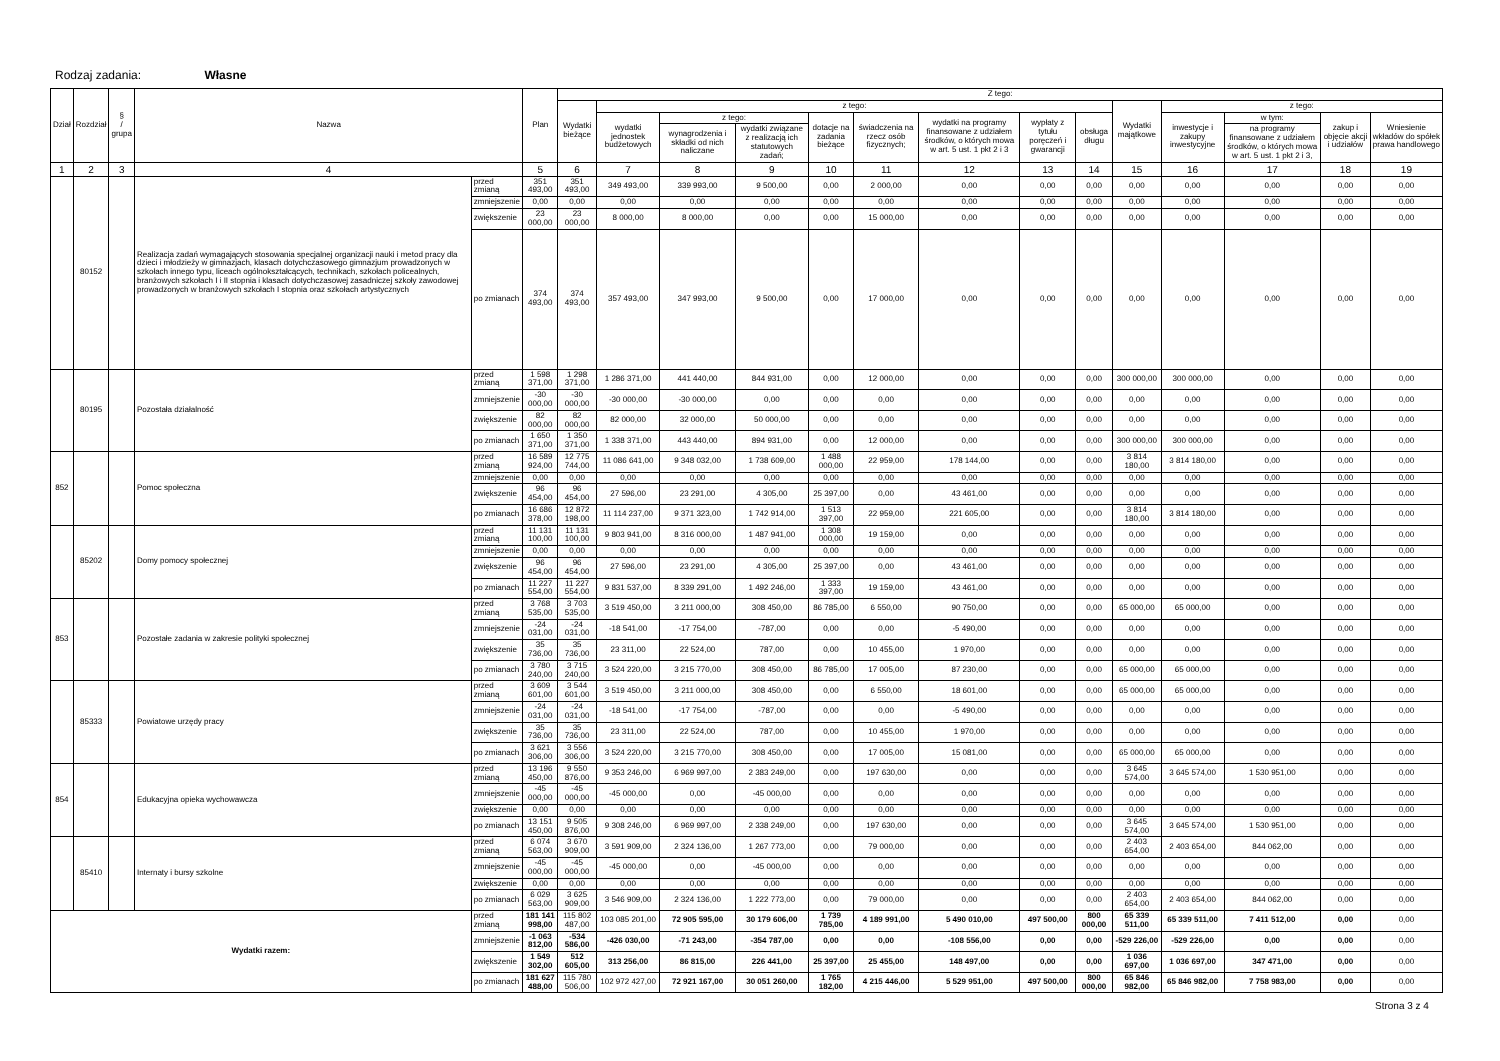Rodzaj zadania: Własne
| Dział | Rozdział | § / grupa | Nazwa | | Plan | Z tego: | | | | | | | | | | | | | |
| --- | --- | --- | --- | --- | --- | --- | --- | --- | --- | --- | --- | --- | --- | --- | --- | --- | --- | --- | --- |
| | | | | | | Wydatki bieżące | z tego: | | | | | | | | Wydatki majątkowe | z tego: | | | |
| | | | | | | | wydatki jednostek budżetowych | z tego: | | dotacje na zadania bieżące | świadczenia na rzecz osób fizycznych; | wydatki na programy finansowane z udziałem środków, o których mowa w art. 5 ust. 1 pkt 2 i 3 | wypłaty z tytułu poręczeń i gwarancji | obsługa długu | | inwestycje i zakupy inwestycyjne | w tym: | zakup i objęcie akcji i udziałów | Wniesienie wkładów do spółek prawa handlowego |
| | | | | | | | | wynagrodzenia i składki od nich naliczane | wydatki związane z realizacją ich statutowych zadań; | | | | | | | | na programy finansowane z udziałem środków, o których mowa w art. 5 ust. 1 pkt 2 i 3, | | |
| 1 | 2 | 3 | 4 | | 5 | 6 | 7 | 8 | 9 | 10 | 11 | 12 | 13 | 14 | 15 | 16 | 17 | 18 | 19 |
| | 80152 | | Realizacja zadań wymagających stosowania specjalnej organizacji nauki i metod pracy dla dzieci i młodzieży w gimnazjach, klasach dotychczasowego gimnazjum prowadzonych w szkołach innego typu, liceach ogólnokształcących, technikach, szkołach policealnych, branżowych szkołach I i II stopnia i klasach dotychczasowej zasadniczej szkoły zawodowej prowadzonych w branżowych szkołach I stopnia oraz szkołach artystycznych | przed zmianą | 351 493,00 | 351 493,00 | 349 493,00 | 339 993,00 | 9 500,00 | 0,00 | 2 000,00 | 0,00 | 0,00 | 0,00 | 0,00 | 0,00 | 0,00 | 0,00 | 0,00 |
| | | | | zmniejszenie | 0,00 | 0,00 | 0,00 | 0,00 | 0,00 | 0,00 | 0,00 | 0,00 | 0,00 | 0,00 | 0,00 | 0,00 | 0,00 | 0,00 | 0,00 |
| | | | | zwiększenie | 23 000,00 | 23 000,00 | 8 000,00 | 8 000,00 | 0,00 | 0,00 | 15 000,00 | 0,00 | 0,00 | 0,00 | 0,00 | 0,00 | 0,00 | 0,00 | 0,00 |
| | | | | po zmianach | 374 493,00 | 374 493,00 | 357 493,00 | 347 993,00 | 9 500,00 | 0,00 | 17 000,00 | 0,00 | 0,00 | 0,00 | 0,00 | 0,00 | 0,00 | 0,00 | 0,00 |
| | 80195 | | Pozostała działalność | przed zmianą | 1 598 371,00 | 1 298 371,00 | 1 286 371,00 | 441 440,00 | 844 931,00 | 0,00 | 12 000,00 | 0,00 | 0,00 | 0,00 | 300 000,00 | 300 000,00 | 0,00 | 0,00 | 0,00 |
| | | | | zmniejszenie | -30 000,00 | -30 000,00 | -30 000,00 | -30 000,00 | 0,00 | 0,00 | 0,00 | 0,00 | 0,00 | 0,00 | 0,00 | 0,00 | 0,00 | 0,00 | 0,00 |
| | | | | zwiększenie | 82 000,00 | 82 000,00 | 82 000,00 | 32 000,00 | 50 000,00 | 0,00 | 0,00 | 0,00 | 0,00 | 0,00 | 0,00 | 0,00 | 0,00 | 0,00 | 0,00 |
| | | | | po zmianach | 1 650 371,00 | 1 350 371,00 | 1 338 371,00 | 443 440,00 | 894 931,00 | 0,00 | 12 000,00 | 0,00 | 0,00 | 0,00 | 300 000,00 | 300 000,00 | 0,00 | 0,00 | 0,00 |
| 852 | | | Pomoc społeczna | przed zmianą | 16 589 924,00 | 12 775 744,00 | 11 086 641,00 | 9 348 032,00 | 1 738 609,00 | 1 488 000,00 | 22 959,00 | 178 144,00 | 0,00 | 0,00 | 3 814 180,00 | 3 814 180,00 | 0,00 | 0,00 | 0,00 |
| | | | | zmniejszenie | 0,00 | 0,00 | 0,00 | 0,00 | 0,00 | 0,00 | 0,00 | 0,00 | 0,00 | 0,00 | 0,00 | 0,00 | 0,00 | 0,00 | 0,00 |
| | | | | zwiększenie | 96 454,00 | 96 454,00 | 27 596,00 | 23 291,00 | 4 305,00 | 25 397,00 | 0,00 | 43 461,00 | 0,00 | 0,00 | 0,00 | 0,00 | 0,00 | 0,00 | 0,00 |
| | | | | po zmianach | 16 686 378,00 | 12 872 198,00 | 11 114 237,00 | 9 371 323,00 | 1 742 914,00 | 1 513 397,00 | 22 959,00 | 221 605,00 | 0,00 | 0,00 | 3 814 180,00 | 3 814 180,00 | 0,00 | 0,00 | 0,00 |
| | 85202 | | Domy pomocy społecznej | przed zmianą | 11 131 100,00 | 11 131 100,00 | 9 803 941,00 | 8 316 000,00 | 1 487 941,00 | 1 308 000,00 | 19 159,00 | 0,00 | 0,00 | 0,00 | 0,00 | 0,00 | 0,00 | 0,00 | 0,00 |
| | | | | zmniejszenie | 0,00 | 0,00 | 0,00 | 0,00 | 0,00 | 0,00 | 0,00 | 0,00 | 0,00 | 0,00 | 0,00 | 0,00 | 0,00 | 0,00 | 0,00 |
| | | | | zwiększenie | 96 454,00 | 96 454,00 | 27 596,00 | 23 291,00 | 4 305,00 | 25 397,00 | 0,00 | 43 461,00 | 0,00 | 0,00 | 0,00 | 0,00 | 0,00 | 0,00 | 0,00 |
| | | | | po zmianach | 11 227 554,00 | 11 227 554,00 | 9 831 537,00 | 8 339 291,00 | 1 492 246,00 | 1 333 397,00 | 19 159,00 | 43 461,00 | 0,00 | 0,00 | 0,00 | 0,00 | 0,00 | 0,00 | 0,00 |
| 853 | | | Pozostałe zadania w zakresie polityki społecznej | przed zmianą | 3 768 535,00 | 3 703 535,00 | 3 519 450,00 | 3 211 000,00 | 308 450,00 | 86 785,00 | 6 550,00 | 90 750,00 | 0,00 | 0,00 | 65 000,00 | 65 000,00 | 0,00 | 0,00 | 0,00 |
| | | | | zmniejszenie | -24 031,00 | -24 031,00 | -18 541,00 | -17 754,00 | -787,00 | 0,00 | 0,00 | -5 490,00 | 0,00 | 0,00 | 0,00 | 0,00 | 0,00 | 0,00 | 0,00 |
| | | | | zwiększenie | 35 736,00 | 35 736,00 | 23 311,00 | 22 524,00 | 787,00 | 0,00 | 10 455,00 | 1 970,00 | 0,00 | 0,00 | 0,00 | 0,00 | 0,00 | 0,00 | 0,00 |
| | | | | po zmianach | 3 780 240,00 | 3 715 240,00 | 3 524 220,00 | 3 215 770,00 | 308 450,00 | 86 785,00 | 17 005,00 | 87 230,00 | 0,00 | 0,00 | 65 000,00 | 65 000,00 | 0,00 | 0,00 | 0,00 |
| | 85333 | | Powiatowe urzędy pracy | przed zmianą | 3 609 601,00 | 3 544 601,00 | 3 519 450,00 | 3 211 000,00 | 308 450,00 | 0,00 | 6 550,00 | 18 601,00 | 0,00 | 0,00 | 65 000,00 | 65 000,00 | 0,00 | 0,00 | 0,00 |
| | | | | zmniejszenie | -24 031,00 | -24 031,00 | -18 541,00 | -17 754,00 | -787,00 | 0,00 | 0,00 | -5 490,00 | 0,00 | 0,00 | 0,00 | 0,00 | 0,00 | 0,00 | 0,00 |
| | | | | zwiększenie | 35 736,00 | 35 736,00 | 23 311,00 | 22 524,00 | 787,00 | 0,00 | 10 455,00 | 1 970,00 | 0,00 | 0,00 | 0,00 | 0,00 | 0,00 | 0,00 | 0,00 |
| | | | | po zmianach | 3 621 306,00 | 3 556 306,00 | 3 524 220,00 | 3 215 770,00 | 308 450,00 | 0,00 | 17 005,00 | 15 081,00 | 0,00 | 0,00 | 65 000,00 | 65 000,00 | 0,00 | 0,00 | 0,00 |
| 854 | | | Edukacyjna opieka wychowawcza | przed zmianą | 13 196 450,00 | 9 550 876,00 | 9 353 246,00 | 6 969 997,00 | 2 383 249,00 | 0,00 | 197 630,00 | 0,00 | 0,00 | 0,00 | 3 645 574,00 | 3 645 574,00 | 1 530 951,00 | 0,00 | 0,00 |
| | | | | zmniejszenie | -45 000,00 | -45 000,00 | -45 000,00 | 0,00 | -45 000,00 | 0,00 | 0,00 | 0,00 | 0,00 | 0,00 | 0,00 | 0,00 | 0,00 | 0,00 | 0,00 |
| | | | | zwiększenie | 0,00 | 0,00 | 0,00 | 0,00 | 0,00 | 0,00 | 0,00 | 0,00 | 0,00 | 0,00 | 0,00 | 0,00 | 0,00 | 0,00 | 0,00 |
| | | | | po zmianach | 13 151 450,00 | 9 505 876,00 | 9 308 246,00 | 6 969 997,00 | 2 338 249,00 | 0,00 | 197 630,00 | 0,00 | 0,00 | 0,00 | 3 645 574,00 | 3 645 574,00 | 1 530 951,00 | 0,00 | 0,00 |
| | 85410 | | Internaty i bursy szkolne | przed zmianą | 6 074 563,00 | 3 670 909,00 | 3 591 909,00 | 2 324 136,00 | 1 267 773,00 | 0,00 | 79 000,00 | 0,00 | 0,00 | 0,00 | 2 403 654,00 | 2 403 654,00 | 844 062,00 | 0,00 | 0,00 |
| | | | | zmniejszenie | -45 000,00 | -45 000,00 | -45 000,00 | 0,00 | -45 000,00 | 0,00 | 0,00 | 0,00 | 0,00 | 0,00 | 0,00 | 0,00 | 0,00 | 0,00 | 0,00 |
| | | | | zwiększenie | 0,00 | 0,00 | 0,00 | 0,00 | 0,00 | 0,00 | 0,00 | 0,00 | 0,00 | 0,00 | 0,00 | 0,00 | 0,00 | 0,00 | 0,00 |
| | | | | po zmianach | 6 029 563,00 | 3 625 909,00 | 3 546 909,00 | 2 324 136,00 | 1 222 773,00 | 0,00 | 79 000,00 | 0,00 | 0,00 | 0,00 | 2 403 654,00 | 2 403 654,00 | 844 062,00 | 0,00 | 0,00 |
| Wydatki razem: | | | | przed zmianą | 181 141 998,00 | 115 802 487,00 | 103 085 201,00 | 72 905 595,00 | 30 179 606,00 | 1 739 785,00 | 4 189 991,00 | 5 490 010,00 | 497 500,00 | 800 000,00 | 65 339 511,00 | 65 339 511,00 | 7 411 512,00 | 0,00 | 0,00 |
| | | | | zmniejszenie | -1 063 812,00 | -534 586,00 | -426 030,00 | -71 243,00 | -354 787,00 | 0,00 | 0,00 | -108 556,00 | 0,00 | 0,00 | -529 226,00 | -529 226,00 | 0,00 | 0,00 | 0,00 |
| | | | | zwiększenie | 1 549 302,00 | 512 605,00 | 313 256,00 | 86 815,00 | 226 441,00 | 25 397,00 | 25 455,00 | 148 497,00 | 0,00 | 0,00 | 1 036 697,00 | 1 036 697,00 | 347 471,00 | 0,00 | 0,00 |
| | | | | po zmianach | 181 627 488,00 | 115 780 506,00 | 102 972 427,00 | 72 921 167,00 | 30 051 260,00 | 1 765 182,00 | 4 215 446,00 | 5 529 951,00 | 497 500,00 | 800 000,00 | 65 846 982,00 | 65 846 982,00 | 7 758 983,00 | 0,00 | 0,00 |
Strona 3 z 4